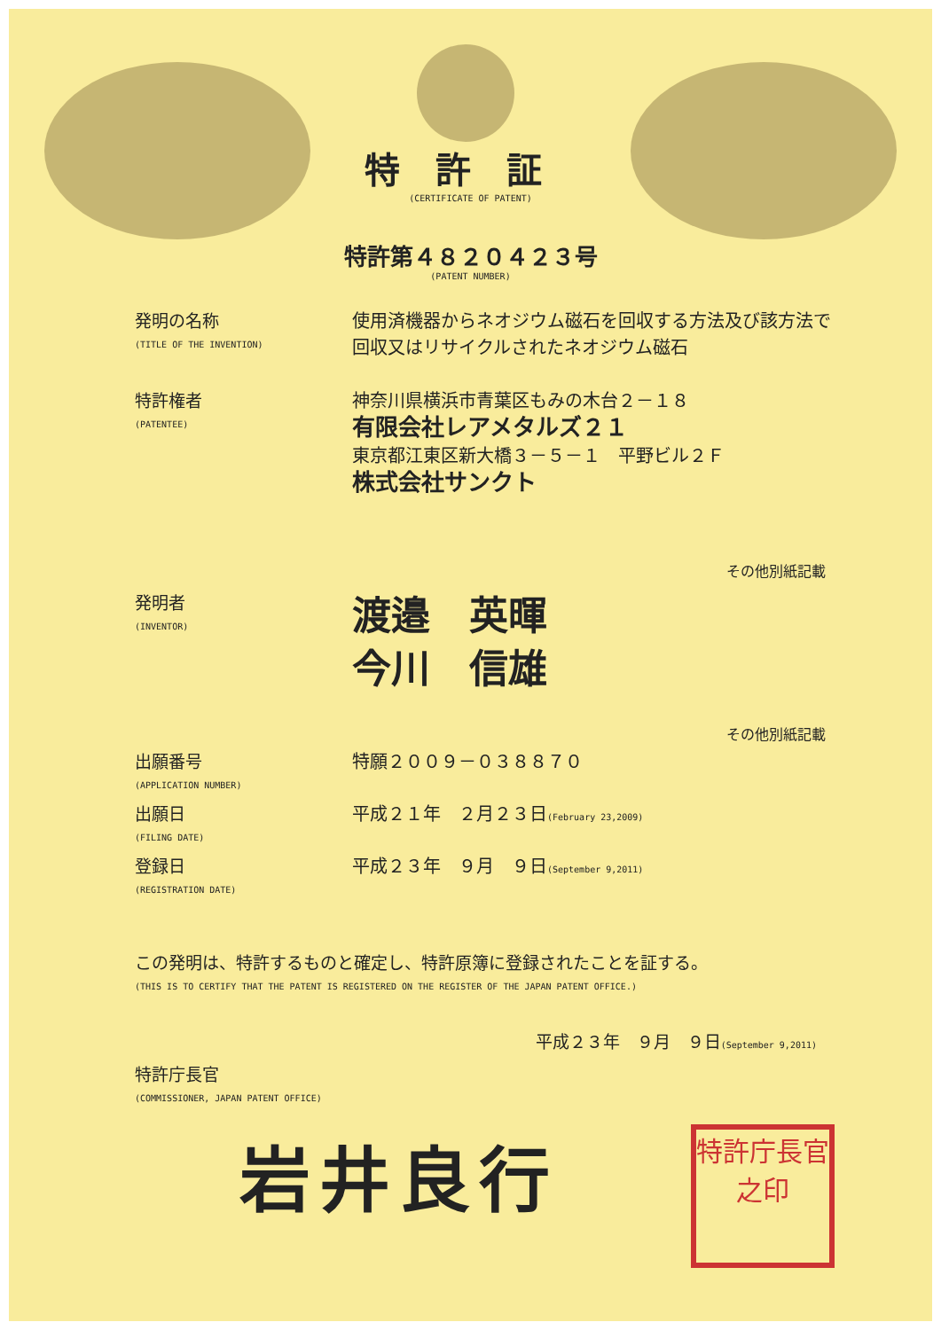特許証
(CERTIFICATE OF PATENT)
特許第４８２０４２３号
(PATENT NUMBER)
発明の名称
(TITLE OF THE INVENTION)
使用済機器からネオジウム磁石を回収する方法及び該方法で回収又はリサイクルされたネオジウム磁石
特許権者
(PATENTEE)
神奈川県横浜市青葉区もみの木台２－１８
有限会社レアメタルズ２１
東京都江東区新大橋３－５－１　平野ビル２Ｆ
株式会社サンクト
その他別紙記載
発明者
(INVENTOR)
渡邉　英暉
今川　信雄
その他別紙記載
出願番号
(APPLICATION NUMBER)
特願２００９－０３８８７０
出願日
(FILING DATE)
平成２１年　２月２３日(February 23,2009)
登録日
(REGISTRATION DATE)
平成２３年　９月　９日(September 9,2011)
この発明は、特許するものと確定し、特許原簿に登録されたことを証する。
(THIS IS TO CERTIFY THAT THE PATENT IS REGISTERED ON THE REGISTER OF THE JAPAN PATENT OFFICE.)
平成２３年　９月　９日(September 9,2011)
特許庁長官
(COMMISSIONER, JAPAN PATENT OFFICE)
岩井良行
特許庁長官之印